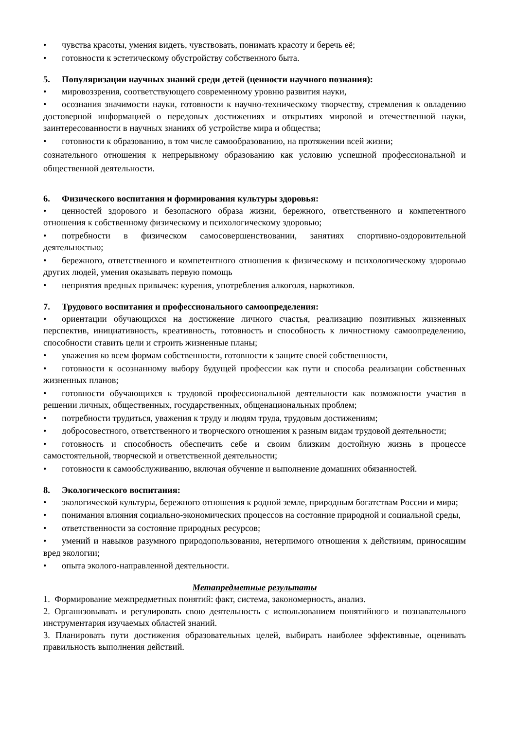• чувства красоты, умения видеть, чувствовать, понимать красоту и беречь её;
• готовности к эстетическому обустройству собственного быта.
5. Популяризации научных знаний среди детей (ценности научного познания):
• мировоззрения, соответствующего современному уровню развития науки,
• осознания значимости науки, готовности к научно-техническому творчеству, стремления к овладению достоверной информацией о передовых достижениях и открытиях мировой и отечественной науки, заинтересованности в научных знаниях об устройстве мира и общества;
• готовности к образованию, в том числе самообразованию, на протяжении всей жизни;
сознательного отношения к непрерывному образованию как условию успешной профессиональной и общественной деятельности.
6. Физического воспитания и формирования культуры здоровья:
• ценностей здорового и безопасного образа жизни, бережного, ответственного и компетентного отношения к собственному физическому и психологическому здоровью;
• потребности в физическом самосовершенствовании, занятиях спортивно-оздоровительной деятельностью;
• бережного, ответственного и компетентного отношения к физическому и психологическому здоровью других людей, умения оказывать первую помощь
• неприятия вредных привычек: курения, употребления алкоголя, наркотиков.
7. Трудового воспитания и профессионального самоопределения:
• ориентации обучающихся на достижение личного счастья, реализацию позитивных жизненных перспектив, инициативность, креативность, готовность и способность к личностному самоопределению, способности ставить цели и строить жизненные планы;
• уважения ко всем формам собственности, готовности к защите своей собственности,
• готовности к осознанному выбору будущей профессии как пути и способа реализации собственных жизненных планов;
• готовности обучающихся к трудовой профессиональной деятельности как возможности участия в решении личных, общественных, государственных, общенациональных проблем;
• потребности трудиться, уважения к труду и людям труда, трудовым достижениям;
• добросовестного, ответственного и творческого отношения к разным видам трудовой деятельности;
• готовность и способность обеспечить себе и своим близким достойную жизнь в процессе самостоятельной, творческой и ответственной деятельности;
• готовности к самообслуживанию, включая обучение и выполнение домашних обязанностей.
8. Экологического воспитания:
• экологической культуры, бережного отношения к родной земле, природным богатствам России и мира;
• понимания влияния социально-экономических процессов на состояние природной и социальной среды,
• ответственности за состояние природных ресурсов;
• умений и навыков разумного природопользования, нетерпимого отношения к действиям, приносящим вред экологии;
• опыта эколого-направленной деятельности.
Метапредметные результаты
1. Формирование межпредметных понятий: факт, система, закономерность, анализ.
2. Организовывать и регулировать свою деятельность с использованием понятийного и познавательного инструментария изучаемых областей знаний.
3. Планировать пути достижения образовательных целей, выбирать наиболее эффективные, оценивать правильность выполнения действий.